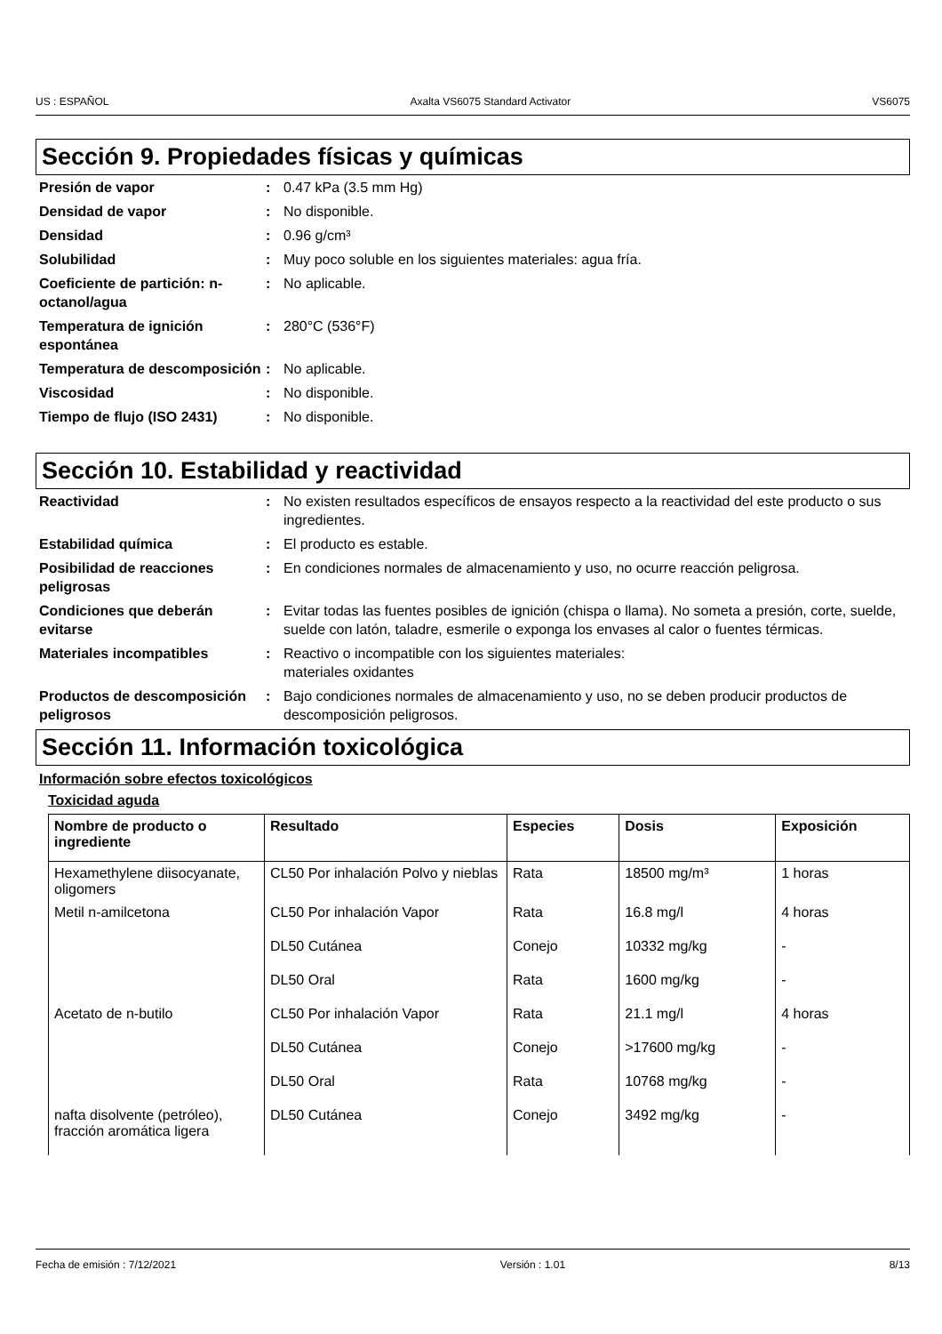US : ESPAÑOL Axalta VS6075 Standard Activator VS6075
Sección 9. Propiedades físicas y químicas
Presión de vapor : 0.47 kPa (3.5 mm Hg)
Densidad de vapor : No disponible.
Densidad : 0.96 g/cm³
Solubilidad : Muy poco soluble en los siguientes materiales: agua fría.
Coeficiente de partición: n-octanol/agua
: No aplicable.
Temperatura de ignición espontánea
: 280°C (536°F)
Temperatura de descomposición
: No aplicable.
Viscosidad : No disponible.
Tiempo de flujo (ISO 2431) : No disponible.
Sección 10. Estabilidad y reactividad
Reactividad : No existen resultados específicos de ensayos respecto a la reactividad del este producto o sus ingredientes.
Estabilidad química : El producto es estable.
Posibilidad de reacciones peligrosas
: En condiciones normales de almacenamiento y uso, no ocurre reacción peligrosa.
Condiciones que deberán evitarse
: Evitar todas las fuentes posibles de ignición (chispa o llama). No someta a presión, corte, suelde, suelde con latón, taladre, esmerile o exponga los envases al calor o fuentes térmicas.
Materiales incompatibles : Reactivo o incompatible con los siguientes materiales:
materiales oxidantes
Productos de descomposición peligrosos
: Bajo condiciones normales de almacenamiento y uso, no se deben producir productos de descomposición peligrosos.
Sección 11. Información toxicológica
Información sobre efectos toxicológicos
Toxicidad aguda
| Nombre de producto o ingrediente | Resultado | Especies | Dosis | Exposición |
| --- | --- | --- | --- | --- |
| Hexamethylene diisocyanate, oligomers | CL50 Por inhalación Polvo y nieblas | Rata | 18500 mg/m³ | 1 horas |
| Metil n-amilcetona | CL50 Por inhalación Vapor | Rata | 16.8 mg/l | 4 horas |
| | DL50 Cutánea | Conejo | 10332 mg/kg | - |
| | DL50 Oral | Rata | 1600 mg/kg | - |
| Acetato de n-butilo | CL50 Por inhalación Vapor | Rata | 21.1 mg/l | 4 horas |
| | DL50 Cutánea | Conejo | >17600 mg/kg | - |
| | DL50 Oral | Rata | 10768 mg/kg | - |
| nafta disolvente (petróleo), fracción aromática ligera | DL50 Cutánea | Conejo | 3492 mg/kg | - |
Fecha de emisión : 7/12/2021 Versión : 1.01 8/13